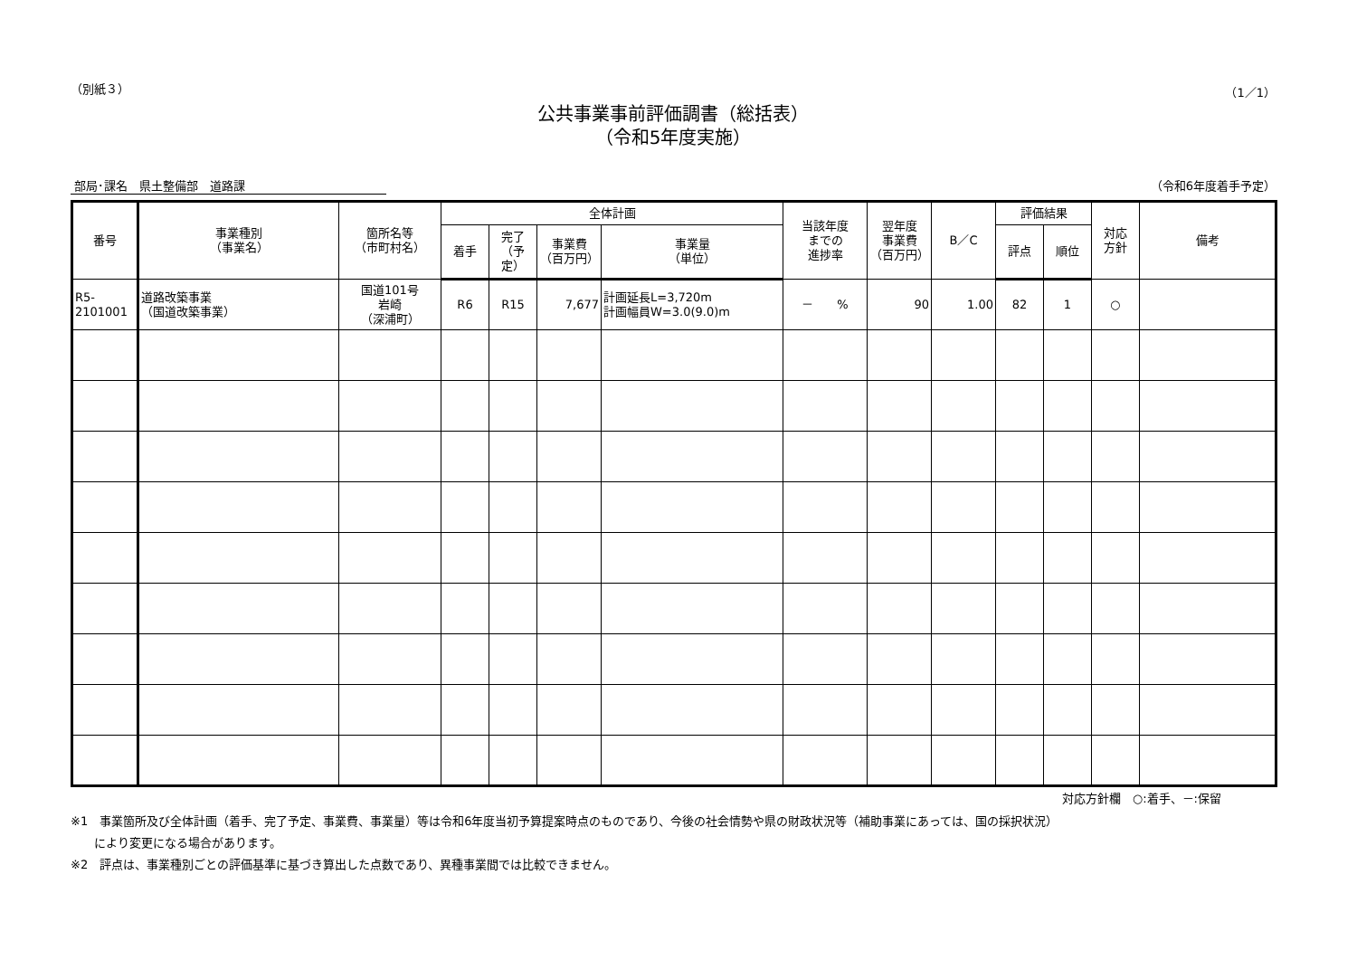（別紙３） （1／1）
公共事業事前評価調書（総括表）
（令和5年度実施）
部局･課名　県土整備部　道路課 （令和6年度着手予定）
| 番号 | 事業種別 （事業名） | 箇所名等 （市町村名） | 全体計画 | | | | 当該年度 までの 進捗率 | 翌年度 事業費 （百万円） | B／C | 評価結果 | | 対応 方針 | 備考 |
| --- | --- | --- | --- | --- | --- | --- | --- | --- | --- | --- | --- | --- | --- |
| | | | 着手 | 完了 （予定） | 事業費 （百万円） | 事業量 （単位） | | | | 評点 | 順位 | | |
| R5- 2101001 | 道路改築事業 （国道改築事業） | 国道101号 岩崎 （深浦町） | R6 | R15 | 7,677 | 計画延長L=3,720m 計画幅員W=3.0(9.0)m | － % | 90 | 1.00 | 82 | 1 | ○ | |
対応方針欄　○:着手、－:保留
※1　事業箇所及び全体計画（着手、完了予定、事業費、事業量）等は令和6年度当初予算提案時点のものであり、今後の社会情勢や県の財政状況等（補助事業にあっては、国の採択状況）
　　により変更になる場合があります。
※2　評点は、事業種別ごとの評価基準に基づき算出した点数であり、異種事業間では比較できません。